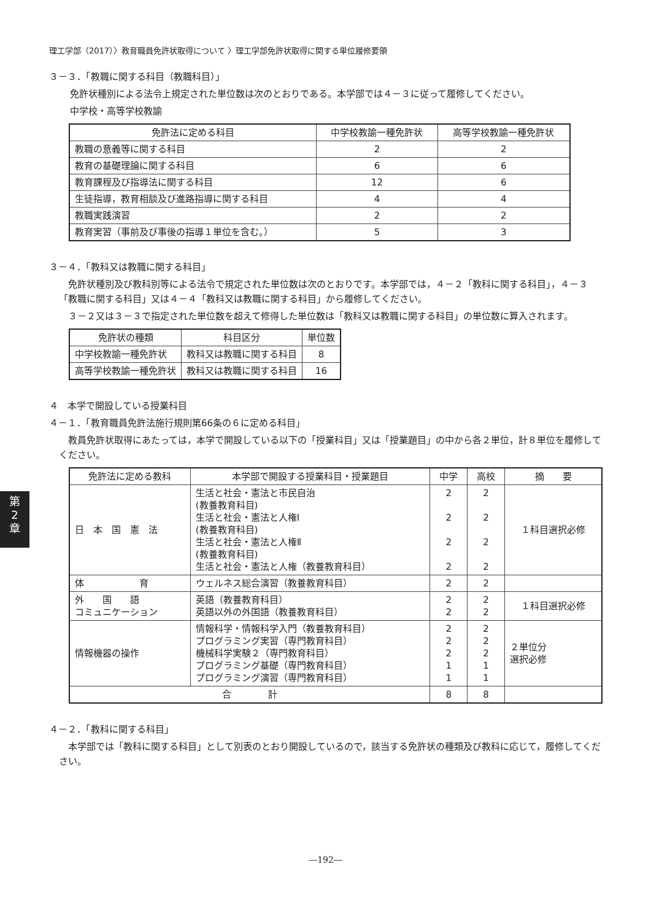理工学部（2017）〉教育職員免許状取得について 〉理工学部免許状取得に関する単位履修要領
３－３．「教職に関する科目（教職科目）」
免許状種別による法令上規定された単位数は次のとおりである。本学部では４－３に従って履修してください。
中学校・高等学校教諭
| 免許法に定める科目 | 中学校教諭一種免許状 | 高等学校教諭一種免許状 |
| --- | --- | --- |
| 教職の意義等に関する科目 | 2 | 2 |
| 教育の基礎理論に関する科目 | 6 | 6 |
| 教育課程及び指導法に関する科目 | 12 | 6 |
| 生徒指導，教育相談及び進路指導に関する科目 | 4 | 4 |
| 教職実践演習 | 2 | 2 |
| 教育実習（事前及び事後の指導１単位を含む。） | 5 | 3 |
３－４．「教科又は教職に関する科目」
　免許状種別及び教科別等による法令で規定された単位数は次のとおりです。本学部では，４－２「教科に関する科目」，４－３「教職に関する科目」又は４－４「教科又は教職に関する科目」から履修してください。
　３－２又は３－３で指定された単位数を超えて修得した単位数は「教科又は教職に関する科目」の単位数に算入されます。
| 免許状の種類 | 科目区分 | 単位数 |
| --- | --- | --- |
| 中学校教諭一種免許状 | 教科又は教職に関する科目 | 8 |
| 高等学校教諭一種免許状 | 教科又は教職に関する科目 | 16 |
４　本学で開設している授業科目
４－１．「教育職員免許法施行規則第66条の６に定める科目」
　教員免許状取得にあたっては，本学で開設している以下の「授業科目」又は「授業題目」の中から各２単位，計８単位を履修してください。
| 免許法に定める教科 | 本学部で開設する授業科目・授業題目 | 中学 | 高校 | 摘 要 |
| --- | --- | --- | --- | --- |
| 日 本 国 憲 法 | 生活と社会・憲法と市民自治 (教養教育科目) 生活と社会・憲法と人権Ⅰ (教養教育科目) 生活と社会・憲法と人権Ⅱ (教養教育科目) 生活と社会・憲法と人権（教養教育科目） | 2 2 2 2 | 2 2 2 2 | １科目選択必修 |
| 体 育 | ウェルネス総合演習（教養教育科目） | 2 | 2 | |
| 外 国 語 コミュニケーション | 英語（教養教育科目） 英語以外の外国語（教養教育科目） | 2 2 | 2 2 | １科目選択必修 |
| 情報機器の操作 | 情報科学・情報科学入門（教養教育科目） プログラミング実習（専門教育科目） 機械科学実験２（専門教育科目） プログラミング基礎（専門教育科目） プログラミング演習（専門教育科目） | 2 2 2 1 1 | 2 2 2 1 1 | ２単位分 選択必修 |
| 合 計 | | 8 | 8 | |
４－２．「教科に関する科目」
　本学部では「教科に関する科目」として別表のとおり開設しているので，該当する免許状の種類及び教科に応じて，履修してください。
第
2
章
―192―